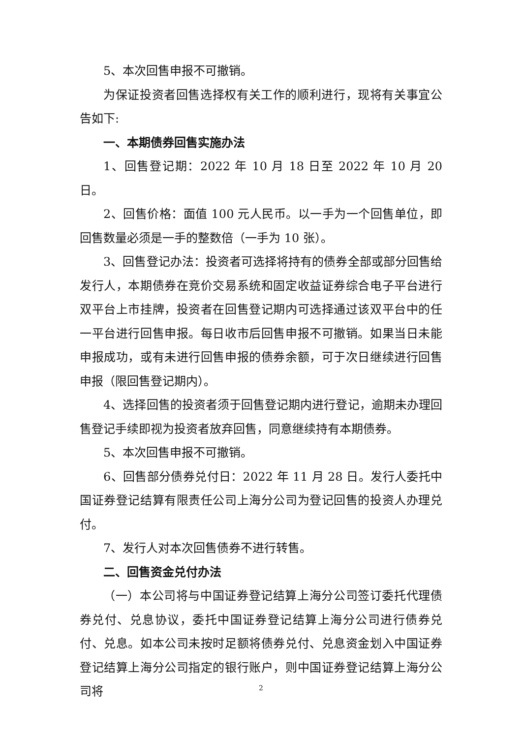5、本次回售申报不可撤销。
为保证投资者回售选择权有关工作的顺利进行，现将有关事宜公告如下:
一、本期债券回售实施办法
1、回售登记期：2022 年 10 月 18 日至 2022 年 10 月 20 日。
2、回售价格：面值 100 元人民币。以一手为一个回售单位，即回售数量必须是一手的整数倍（一手为 10 张）。
3、回售登记办法：投资者可选择将持有的债券全部或部分回售给发行人，本期债券在竞价交易系统和固定收益证券综合电子平台进行双平台上市挂牌，投资者在回售登记期内可选择通过该双平台中的任一平台进行回售申报。每日收市后回售申报不可撤销。如果当日未能申报成功，或有未进行回售申报的债券余额，可于次日继续进行回售申报（限回售登记期内）。
4、选择回售的投资者须于回售登记期内进行登记，逾期未办理回售登记手续即视为投资者放弃回售，同意继续持有本期债券。
5、本次回售申报不可撤销。
6、回售部分债券兑付日：2022 年 11 月 28 日。发行人委托中国证券登记结算有限责任公司上海分公司为登记回售的投资人办理兑付。
7、发行人对本次回售债券不进行转售。
二、回售资金兑付办法
（一）本公司将与中国证券登记结算上海分公司签订委托代理债券兑付、兑息协议，委托中国证券登记结算上海分公司进行债券兑付、兑息。如本公司未按时足额将债券兑付、兑息资金划入中国证券登记结算上海分公司指定的银行账户，则中国证券登记结算上海分公司将
2